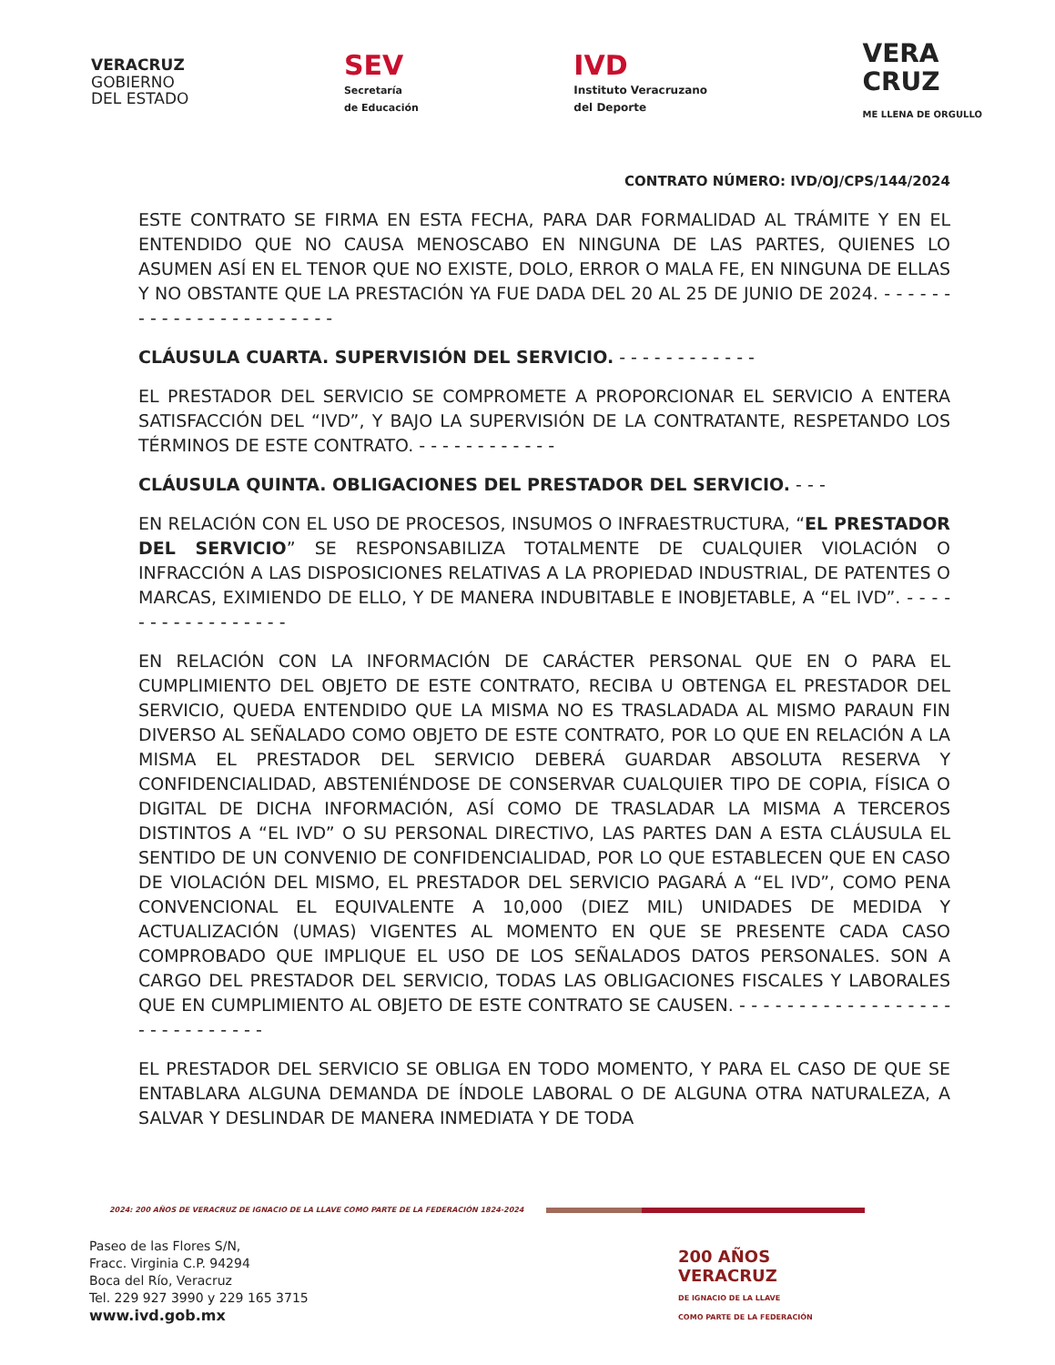VERACRUZ
GOBIERNO
DEL ESTADO
SEV
Secretaría
de Educación
IVD
Instituto Veracruzano
del Deporte
VERA
CRUZ
ME LLENA DE ORGULLO
CONTRATO NÚMERO: IVD/OJ/CPS/144/2024
ESTE CONTRATO SE FIRMA EN ESTA FECHA, PARA DAR FORMALIDAD AL TRÁMITE Y EN EL ENTENDIDO QUE NO CAUSA MENOSCABO EN NINGUNA DE LAS PARTES, QUIENES LO ASUMEN ASÍ EN EL TENOR QUE NO EXISTE, DOLO, ERROR O MALA FE, EN NINGUNA DE ELLAS Y NO OBSTANTE QUE LA PRESTACIÓN YA FUE DADA DEL 20 AL 25 DE JUNIO DE 2024. - - - - - - - - - - - - - - - - - - - - - - -
CLÁUSULA CUARTA. SUPERVISIÓN DEL SERVICIO. - - - - - - - - - - - -
EL PRESTADOR DEL SERVICIO SE COMPROMETE A PROPORCIONAR EL SERVICIO A ENTERA SATISFACCIÓN DEL “IVD”, Y BAJO LA SUPERVISIÓN DE LA CONTRATANTE, RESPETANDO LOS TÉRMINOS DE ESTE CONTRATO. - - - - - - - - - - - -
CLÁUSULA QUINTA. OBLIGACIONES DEL PRESTADOR DEL SERVICIO. - - -
EN RELACIÓN CON EL USO DE PROCESOS, INSUMOS O INFRAESTRUCTURA, “EL PRESTADOR DEL SERVICIO” SE RESPONSABILIZA TOTALMENTE DE CUALQUIER VIOLACIÓN O INFRACCIÓN A LAS DISPOSICIONES RELATIVAS A LA PROPIEDAD INDUSTRIAL, DE PATENTES O MARCAS, EXIMIENDO DE ELLO, Y DE MANERA INDUBITABLE E INOBJETABLE, A “EL IVD”. - - - - - - - - - - - - - - - - -
EN RELACIÓN CON LA INFORMACIÓN DE CARÁCTER PERSONAL QUE EN O PARA EL CUMPLIMIENTO DEL OBJETO DE ESTE CONTRATO, RECIBA U OBTENGA EL PRESTADOR DEL SERVICIO, QUEDA ENTENDIDO QUE LA MISMA NO ES TRASLADADA AL MISMO PARAUN FIN DIVERSO AL SEÑALADO COMO OBJETO DE ESTE CONTRATO, POR LO QUE EN RELACIÓN A LA MISMA EL PRESTADOR DEL SERVICIO DEBERÁ GUARDAR ABSOLUTA RESERVA Y CONFIDENCIALIDAD, ABSTENIÉNDOSE DE CONSERVAR CUALQUIER TIPO DE COPIA, FÍSICA O DIGITAL DE DICHA INFORMACIÓN, ASÍ COMO DE TRASLADAR LA MISMA A TERCEROS DISTINTOS A “EL IVD” O SU PERSONAL DIRECTIVO, LAS PARTES DAN A ESTA CLÁUSULA EL SENTIDO DE UN CONVENIO DE CONFIDENCIALIDAD, POR LO QUE ESTABLECEN QUE EN CASO DE VIOLACIÓN DEL MISMO, EL PRESTADOR DEL SERVICIO PAGARÁ A “EL IVD”, COMO PENA CONVENCIONAL EL EQUIVALENTE A 10,000 (DIEZ MIL) UNIDADES DE MEDIDA Y ACTUALIZACIÓN (UMAS) VIGENTES AL MOMENTO EN QUE SE PRESENTE CADA CASO COMPROBADO QUE IMPLIQUE EL USO DE LOS SEÑALADOS DATOS PERSONALES. SON A CARGO DEL PRESTADOR DEL SERVICIO, TODAS LAS OBLIGACIONES FISCALES Y LABORALES QUE EN CUMPLIMIENTO AL OBJETO DE ESTE CONTRATO SE CAUSEN. - - - - - - - - - - - - - - - - - - - - - - - - - - - - -
EL PRESTADOR DEL SERVICIO SE OBLIGA EN TODO MOMENTO, Y PARA EL CASO DE QUE SE ENTABLARA ALGUNA DEMANDA DE ÍNDOLE LABORAL O DE ALGUNA OTRA NATURALEZA, A SALVAR Y DESLINDAR DE MANERA INMEDIATA Y DE TODA
2024: 200 AÑOS DE VERACRUZ DE IGNACIO DE LA LLAVE COMO PARTE DE LA FEDERACIÓN 1824-2024
Paseo de las Flores S/N,
Fracc. Virginia C.P. 94294
Boca del Río, Veracruz
Tel. 229 927 3990 y 229 165 3715
www.ivd.gob.mx
200 AÑOS
VERACRUZ
DE IGNACIO DE LA LLAVE
COMO PARTE DE LA FEDERACIÓN